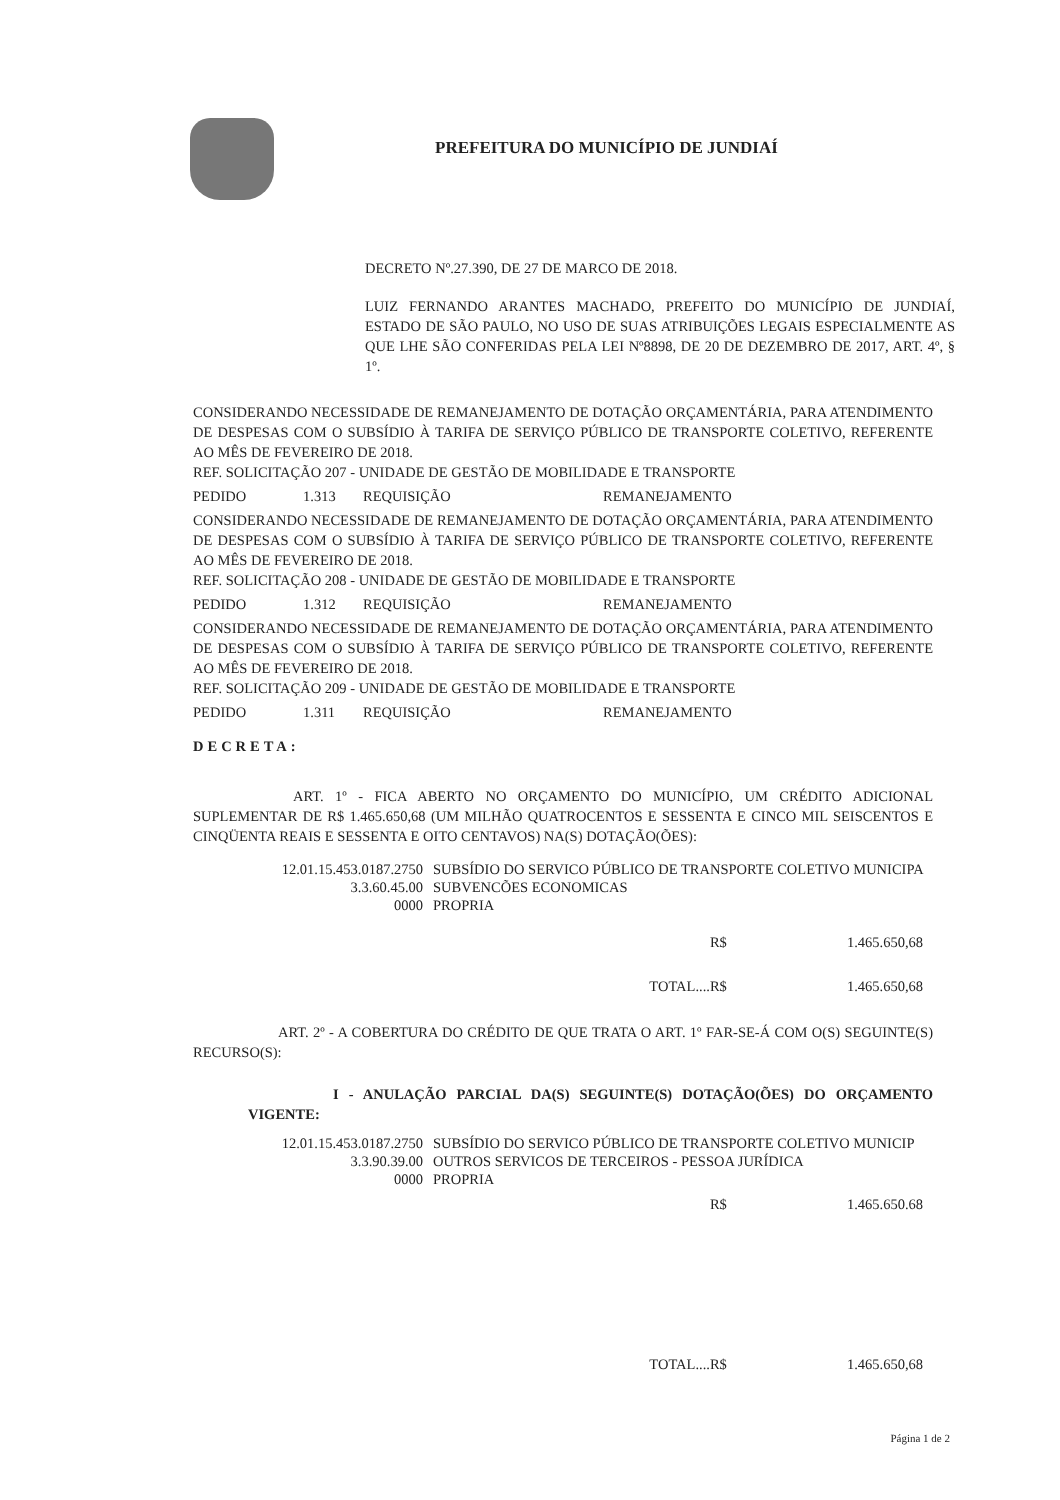PREFEITURA DO MUNICÍPIO DE JUNDIAÍ
DECRETO Nº.27.390, DE 27 DE MARCO DE 2018.
LUIZ FERNANDO ARANTES MACHADO, PREFEITO DO MUNICÍPIO DE JUNDIAÍ, ESTADO DE SÃO PAULO, NO USO DE SUAS ATRIBUIÇÕES LEGAIS ESPECIALMENTE AS QUE LHE SÃO CONFERIDAS PELA LEI Nº8898, DE 20 DE DEZEMBRO DE 2017, ART. 4º, § 1º.
CONSIDERANDO NECESSIDADE DE REMANEJAMENTO DE DOTAÇÃO ORÇAMENTÁRIA, PARA ATENDIMENTO DE DESPESAS COM O SUBSÍDIO À TARIFA DE SERVIÇO PÚBLICO DE TRANSPORTE COLETIVO, REFERENTE AO MÊS DE FEVEREIRO DE 2018.
REF. SOLICITAÇÃO 207 - UNIDADE DE GESTÃO DE MOBILIDADE E TRANSPORTE
PEDIDO 1.313 REQUISIÇÃO REMANEJAMENTO
CONSIDERANDO NECESSIDADE DE REMANEJAMENTO DE DOTAÇÃO ORÇAMENTÁRIA, PARA ATENDIMENTO DE DESPESAS COM O SUBSÍDIO À TARIFA DE SERVIÇO PÚBLICO DE TRANSPORTE COLETIVO, REFERENTE AO MÊS DE FEVEREIRO DE 2018.
REF. SOLICITAÇÃO 208 - UNIDADE DE GESTÃO DE MOBILIDADE E TRANSPORTE
PEDIDO 1.312 REQUISIÇÃO REMANEJAMENTO
CONSIDERANDO NECESSIDADE DE REMANEJAMENTO DE DOTAÇÃO ORÇAMENTÁRIA, PARA ATENDIMENTO DE DESPESAS COM O SUBSÍDIO À TARIFA DE SERVIÇO PÚBLICO DE TRANSPORTE COLETIVO, REFERENTE AO MÊS DE FEVEREIRO DE 2018.
REF. SOLICITAÇÃO 209 - UNIDADE DE GESTÃO DE MOBILIDADE E TRANSPORTE
PEDIDO 1.311 REQUISIÇÃO REMANEJAMENTO
DECRETA:
ART. 1º - FICA ABERTO NO ORÇAMENTO DO MUNICÍPIO, UM CRÉDITO ADICIONAL SUPLEMENTAR DE R$ 1.465.650,68 (UM MILHÃO QUATROCENTOS E SESSENTA E CINCO MIL SEISCENTOS E CINQÜENTA REAIS E SESSENTA E OITO CENTAVOS) NA(S) DOTAÇÃO(ÕES):
12.01.15.453.0187.2750 SUBSÍDIO DO SERVICO PÚBLICO DE TRANSPORTE COLETIVO MUNICIPA
3.3.60.45.00 SUBVENCÕES ECONOMICAS
0000 PROPRIA
R$ 1.465.650,68
TOTAL....R$ 1.465.650,68
ART. 2º - A COBERTURA DO CRÉDITO DE QUE TRATA O ART. 1º FAR-SE-Á COM O(S) SEGUINTE(S) RECURSO(S):
I - ANULAÇÃO PARCIAL DA(S) SEGUINTE(S) DOTAÇÃO(ÕES) DO ORÇAMENTO VIGENTE:
12.01.15.453.0187.2750 SUBSÍDIO DO SERVICO PÚBLICO DE TRANSPORTE COLETIVO MUNICIP
3.3.90.39.00 OUTROS SERVICOS DE TERCEIROS - PESSOA JURÍDICA
0000 PROPRIA
R$ 1.465.650.68
TOTAL....R$ 1.465.650,68
Página 1 de 2